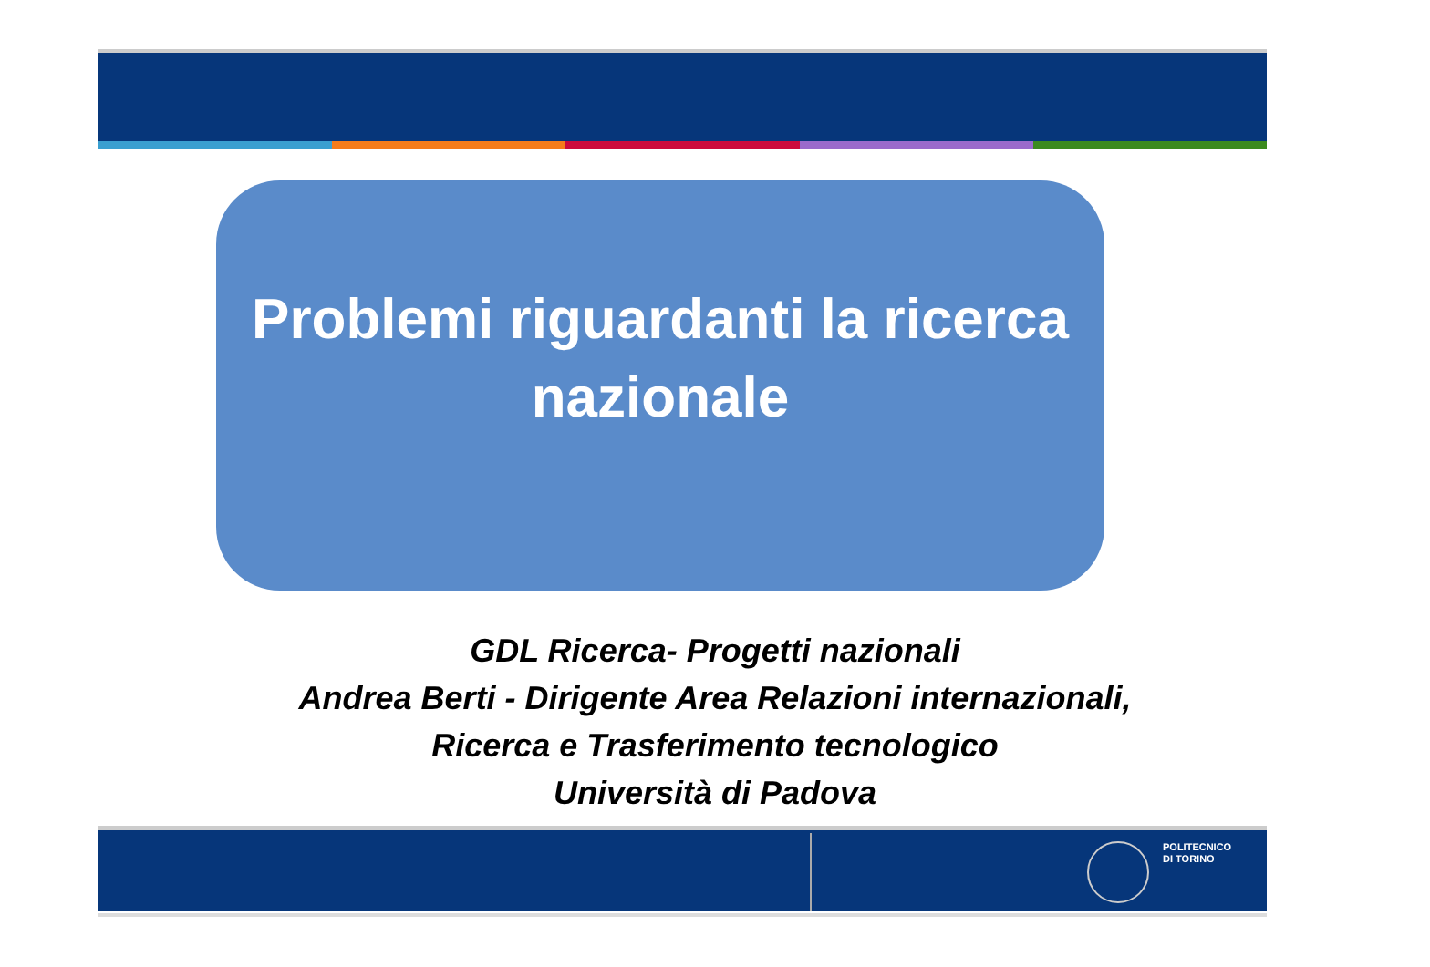Problemi riguardanti la ricerca
nazionale
GDL Ricerca- Progetti nazionali
Andrea Berti - Dirigente Area Relazioni internazionali,
Ricerca e Trasferimento tecnologico
Università di Padova
POLITECNICO
DI TORINO